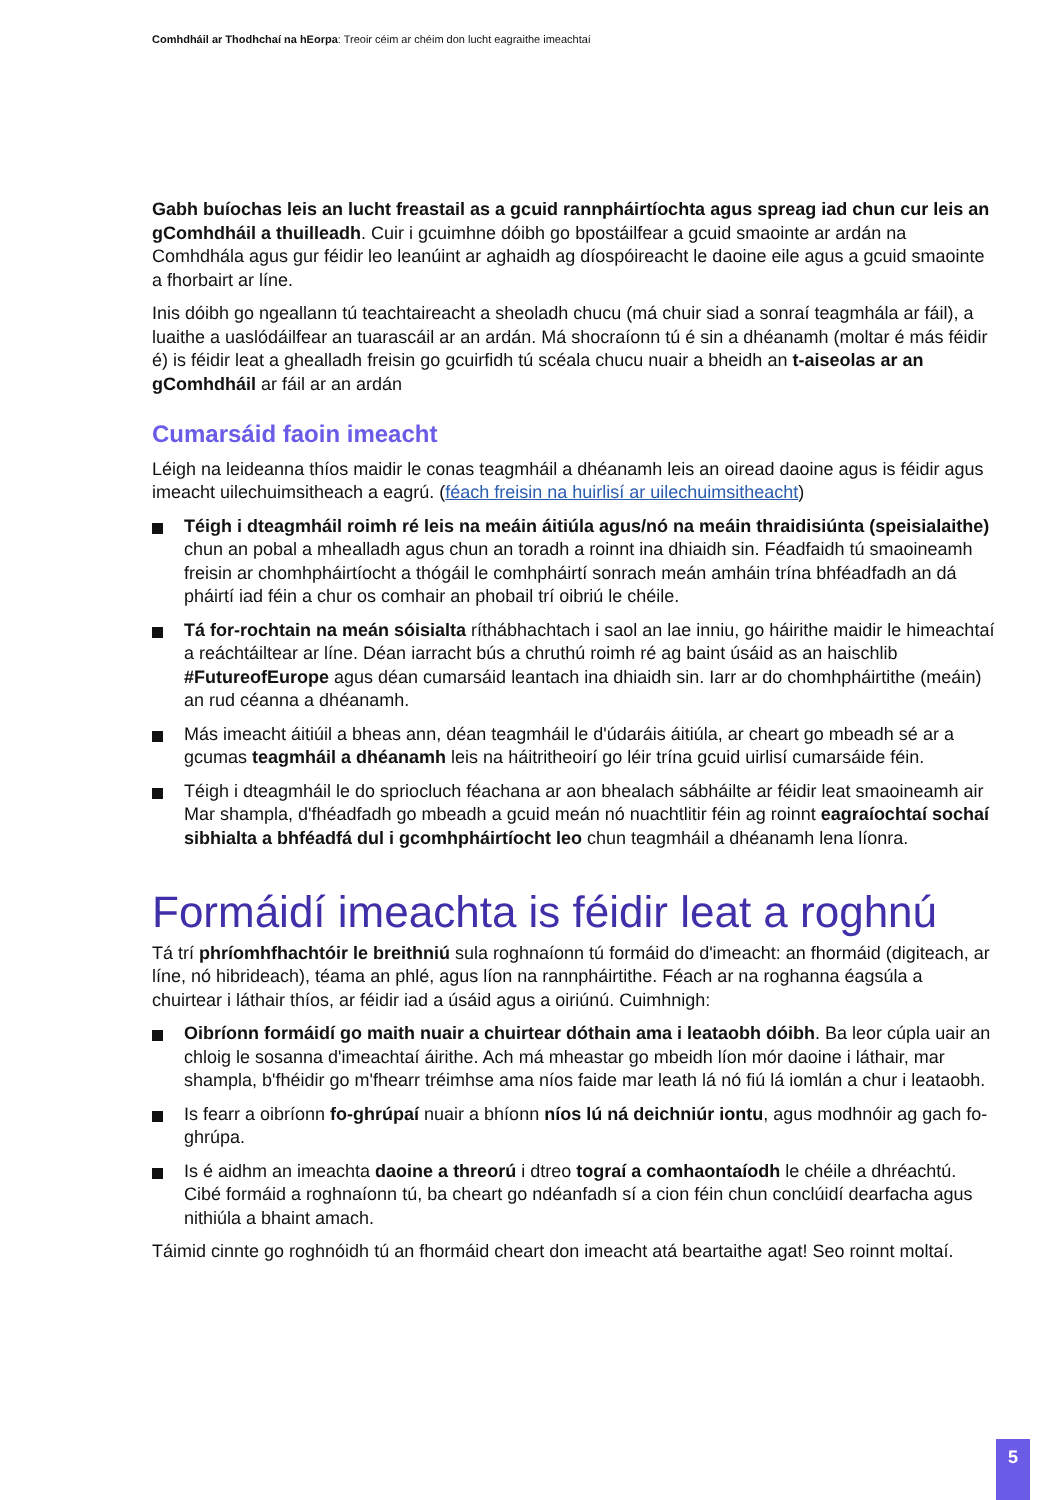Comhdháil ar Thodhchaí na hEorpa: Treoir céim ar chéim don lucht eagraithe imeachtaí
Gabh buíochas leis an lucht freastail as a gcuid rannpháirtíochta agus spreag iad chun cur leis an gComhdháil a thuilleadh. Cuir i gcuimhne dóibh go bpostáilfear a gcuid smaointe ar ardán na Comhdhála agus gur féidir leo leanúint ar aghaidh ag díospóireacht le daoine eile agus a gcuid smaointe a fhorbairt ar líne.
Inis dóibh go ngeallann tú teachtaireacht a sheoladh chucu (má chuir siad a sonraí teagmhála ar fáil), a luaithe a uaslódáilfear an tuarascáil ar an ardán. Má shocraíonn tú é sin a dhéanamh (moltar é más féidir é) is féidir leat a ghealladh freisin go gcuirfidh tú scéala chucu nuair a bheidh an t-aiseolas ar an gComhdháil ar fáil ar an ardán
Cumarsáid faoin imeacht
Léigh na leideanna thíos maidir le conas teagmháil a dhéanamh leis an oiread daoine agus is féidir agus imeacht uilechuimsitheach a eagrú. (féach freisin na huirlisí ar uilechuimsitheacht)
Téigh i dteagmháil roimh ré leis na meáin áitiúla agus/nó na meáin thraidisiúnta (speisialaithe) chun an pobal a mhealladh agus chun an toradh a roinnt ina dhiaidh sin. Féadfaidh tú smaoineamh freisin ar chomhpháirtíocht a thógáil le comhpháirtí sonrach meán amháin trína bhféadfadh an dá pháirtí iad féin a chur os comhair an phobail trí oibriú le chéile.
Tá for-rochtain na meán sóisialta ríthábhachtach i saol an lae inniu, go háirithe maidir le himeachtaí a reáchtáiltear ar líne. Déan iarracht bús a chruthú roimh ré ag baint úsáid as an haischlib #FutureofEurope agus déan cumarsáid leantach ina dhiaidh sin. Iarr ar do chomhpháirtithe (meáin) an rud céanna a dhéanamh.
Más imeacht áitiúil a bheas ann, déan teagmháil le d'údaráis áitiúla, ar cheart go mbeadh sé ar a gcumas teagmháil a dhéanamh leis na háitritheoirí go léir trína gcuid uirlisí cumarsáide féin.
Téigh i dteagmháil le do spriocluch féachana ar aon bhealach sábháilte ar féidir leat smaoineamh air Mar shampla, d'fhéadfadh go mbeadh a gcuid meán nó nuachtlitir féin ag roinnt eagraíochtaí sochaí sibhialta a bhféadfá dul i gcomhpháirtíocht leo chun teagmháil a dhéanamh lena líonra.
Formáidí imeachta is féidir leat a roghnú
Tá trí phríomhfhachtóir le breithniú sula roghnaíonn tú formáid do d'imeacht: an fhormáid (digiteach, ar líne, nó hibrideach), téama an phlé, agus líon na rannpháirtithe. Féach ar na roghanna éagsúla a chuirtear i láthair thíos, ar féidir iad a úsáid agus a oiriúnú. Cuimhnigh:
Oibríonn formáidí go maith nuair a chuirtear dóthain ama i leataobh dóibh. Ba leor cúpla uair an chloig le sosanna d'imeachtaí áirithe. Ach má mheastar go mbeidh líon mór daoine i láthair, mar shampla, b'fhéidir go m'fhearr tréimhse ama níos faide mar leath lá nó fiú lá iomlán a chur i leataobh.
Is fearr a oibríonn fo-ghrúpaí nuair a bhíonn níos lú ná deichniúr iontu, agus modhnóir ag gach fo-ghrúpa.
Is é aidhm an imeachta daoine a threorú i dtreo tograí a comhaontaíodh le chéile a dhréachtú. Cibé formáid a roghnaíonn tú, ba cheart go ndéanfadh sí a cion féin chun conclúidí dearfacha agus nithiúla a bhaint amach.
Táimid cinnte go roghnóidh tú an fhormáid cheart don imeacht atá beartaithe agat! Seo roinnt moltaí.
5